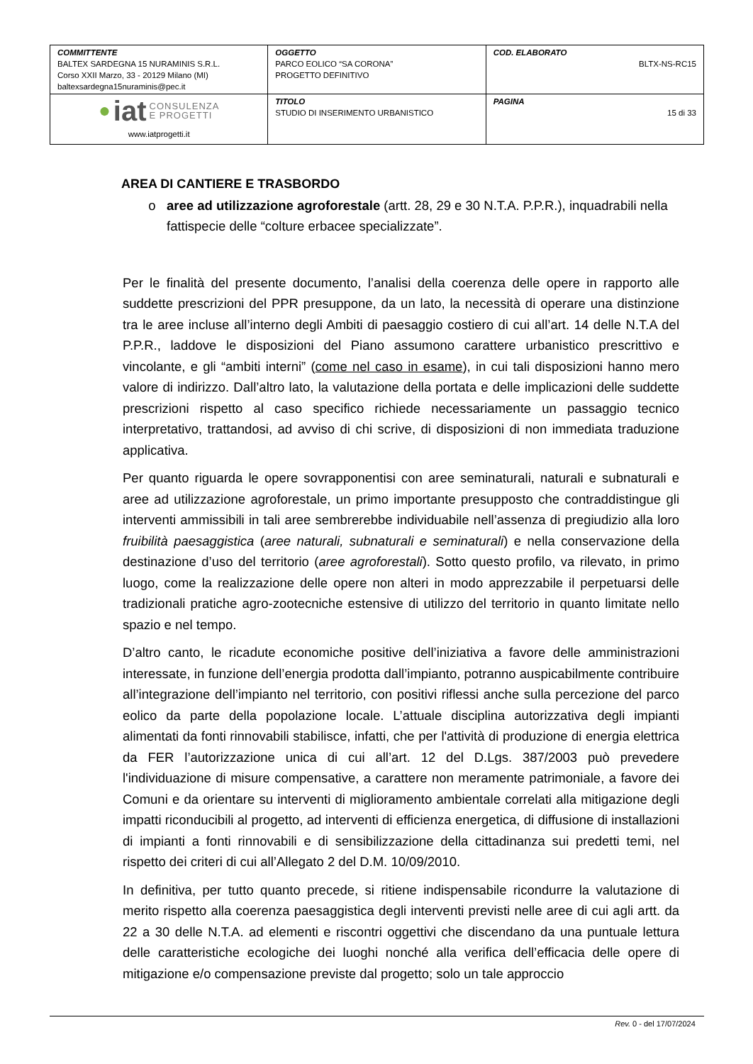| COMMITTENTE BALTEX SARDEGNA 15 NURAMINIS S.R.L. Corso XXII Marzo, 33 - 20129 Milano (MI) baltexsardegna15nuraminis@pec.it | OGGETTO PARCO EOLICO “SA CORONA” PROGETTO DEFINITIVO | COD. ELABORATO BLTX-NS-RC15 |
| ● iat CONSULENZA E PROGETTI www.iatprogetti.it | TITOLO STUDIO DI INSERIMENTO URBANISTICO | PAGINA 15 di 33 |
AREA DI CANTIERE E TRASBORDO
aree ad utilizzazione agroforestale (artt. 28, 29 e 30 N.T.A. P.P.R.), inquadrabili nella fattispecie delle “colture erbacee specializzate”.
Per le finalità del presente documento, l’analisi della coerenza delle opere in rapporto alle suddette prescrizioni del PPR presuppone, da un lato, la necessità di operare una distinzione tra le aree incluse all’interno degli Ambiti di paesaggio costiero di cui all’art. 14 delle N.T.A del P.P.R., laddove le disposizioni del Piano assumono carattere urbanistico prescrittivo e vincolante, e gli “ambiti interni” (come nel caso in esame), in cui tali disposizioni hanno mero valore di indirizzo. Dall’altro lato, la valutazione della portata e delle implicazioni delle suddette prescrizioni rispetto al caso specifico richiede necessariamente un passaggio tecnico interpretativo, trattandosi, ad avviso di chi scrive, di disposizioni di non immediata traduzione applicativa.
Per quanto riguarda le opere sovrapponentisi con aree seminaturali, naturali e subnaturali e aree ad utilizzazione agroforestale, un primo importante presupposto che contraddistingue gli interventi ammissibili in tali aree sembrerebbe individuabile nell’assenza di pregiudizio alla loro fruibilità paesaggistica (aree naturali, subnaturali e seminaturali) e nella conservazione della destinazione d’uso del territorio (aree agroforestali). Sotto questo profilo, va rilevato, in primo luogo, come la realizzazione delle opere non alteri in modo apprezzabile il perpetuarsi delle tradizionali pratiche agro-zootecniche estensive di utilizzo del territorio in quanto limitate nello spazio e nel tempo.
D’altro canto, le ricadute economiche positive dell’iniziativa a favore delle amministrazioni interessate, in funzione dell’energia prodotta dall’impianto, potranno auspicabilmente contribuire all’integrazione dell’impianto nel territorio, con positivi riflessi anche sulla percezione del parco eolico da parte della popolazione locale. L’attuale disciplina autorizzativa degli impianti alimentati da fonti rinnovabili stabilisce, infatti, che per l'attività di produzione di energia elettrica da FER l’autorizzazione unica di cui all’art. 12 del D.Lgs. 387/2003 può prevedere l'individuazione di misure compensative, a carattere non meramente patrimoniale, a favore dei Comuni e da orientare su interventi di miglioramento ambientale correlati alla mitigazione degli impatti riconducibili al progetto, ad interventi di efficienza energetica, di diffusione di installazioni di impianti a fonti rinnovabili e di sensibilizzazione della cittadinanza sui predetti temi, nel rispetto dei criteri di cui all’Allegato 2 del D.M. 10/09/2010.
In definitiva, per tutto quanto precede, si ritiene indispensabile ricondurre la valutazione di merito rispetto alla coerenza paesaggistica degli interventi previsti nelle aree di cui agli artt. da 22 a 30 delle N.T.A. ad elementi e riscontri oggettivi che discendano da una puntuale lettura delle caratteristiche ecologiche dei luoghi nonché alla verifica dell’efficacia delle opere di mitigazione e/o compensazione previste dal progetto; solo un tale approccio
Rev. 0 - del 17/07/2024